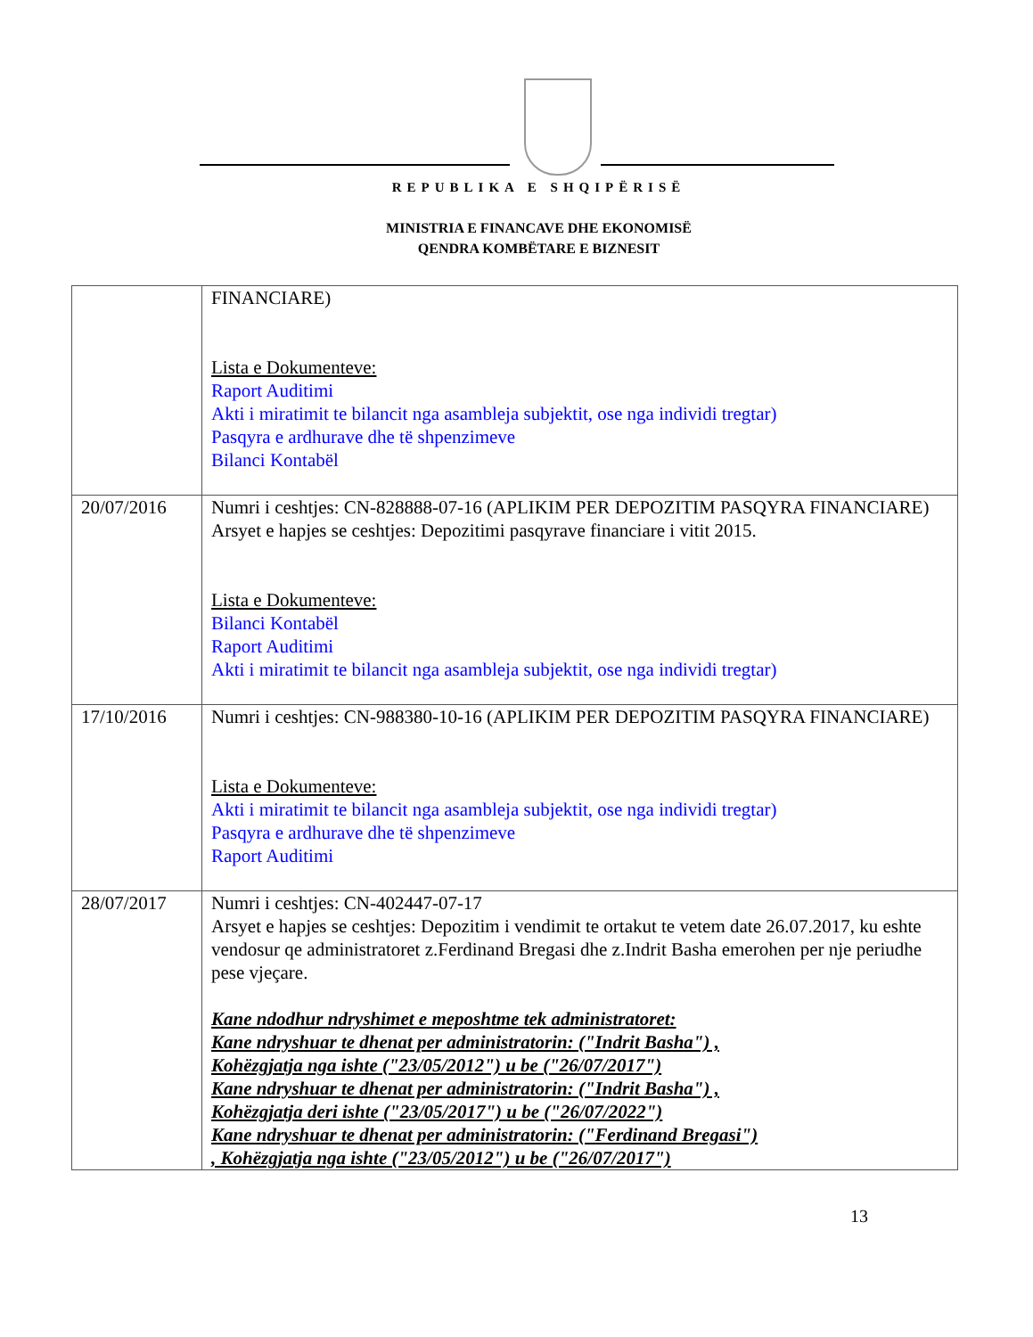REPUBLIKA E SHQIPËRISË
MINISTRIA E FINANCAVE DHE EKONOMISË
QENDRA KOMBËTARE E BIZNESIT
| | FINANCIARE) Lista e Dokumenteve: Raport Auditimi Akti i miratimit te bilancit nga asambleja subjektit, ose nga individi tregtar) Pasqyra e ardhurave dhe të shpenzimeve Bilanci Kontabël |
| 20/07/2016 | Numri i ceshtjes: CN-828888-07-16 (APLIKIM PER DEPOZITIM PASQYRA FINANCIARE) Arsyet e hapjes se ceshtjes: Depozitimi pasqyrave financiare i vitit 2015. Lista e Dokumenteve: Bilanci Kontabël Raport Auditimi Akti i miratimit te bilancit nga asambleja subjektit, ose nga individi tregtar) |
| 17/10/2016 | Numri i ceshtjes: CN-988380-10-16 (APLIKIM PER DEPOZITIM PASQYRA FINANCIARE) Lista e Dokumenteve: Akti i miratimit te bilancit nga asambleja subjektit, ose nga individi tregtar) Pasqyra e ardhurave dhe të shpenzimeve Raport Auditimi |
| 28/07/2017 | Numri i ceshtjes: CN-402447-07-17 Arsyet e hapjes se ceshtjes: Depozitim i vendimit te ortakut te vetem date 26.07.2017, ku eshte vendosur qe administratoret z.Ferdinand Bregasi dhe z.Indrit Basha emerohen per nje periudhe pese vjeçare. Kane ndodhur ndryshimet e meposhtme tek administratoret: Kane ndryshuar te dhenat per administratorin: ("Indrit Basha") , Kohëzgjatja nga ishte ("23/05/2012") u be ("26/07/2017") Kane ndryshuar te dhenat per administratorin: ("Indrit Basha") , Kohëzgjatja deri ishte ("23/05/2017") u be ("26/07/2022") Kane ndryshuar te dhenat per administratorin: ("Ferdinand Bregasi") , Kohëzgjatja nga ishte ("23/05/2012") u be ("26/07/2017") |
13